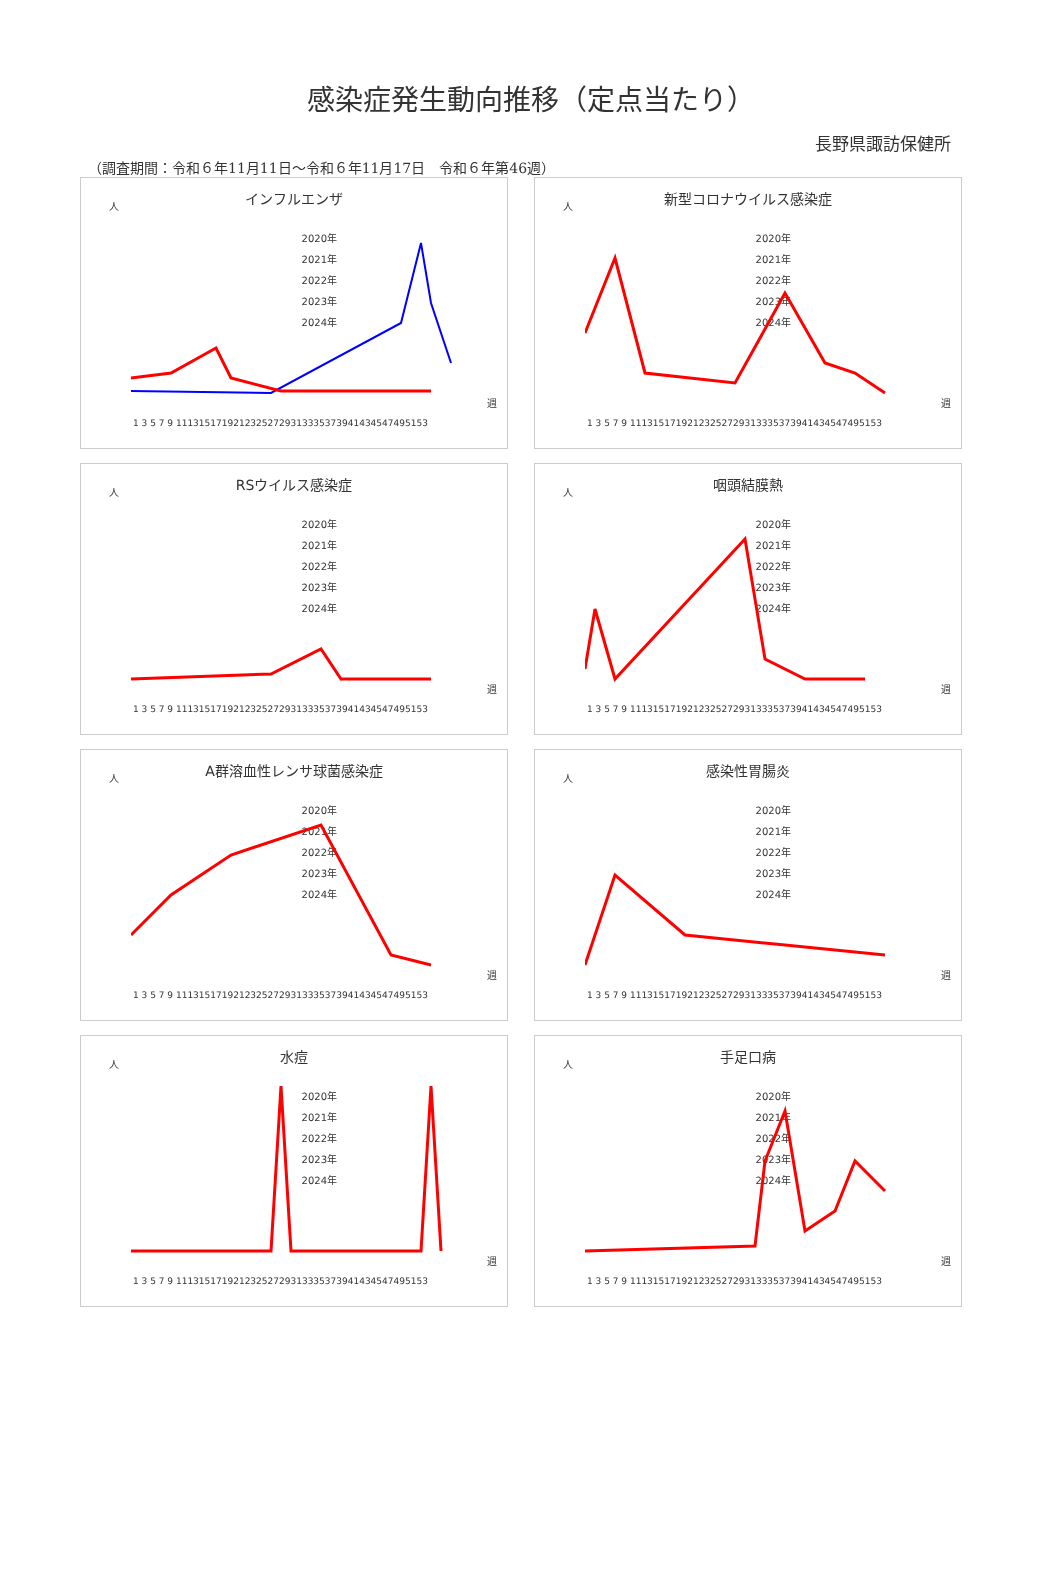感染症発生動向推移（定点当たり）
長野県諏訪保健所
（調査期間：令和６年11月11日～令和６年11月17日　令和６年第46週）
インフルエンザ
人
2020年
2021年
2022年
2023年
2024年
週
1 3 5 7 9 11131517192123252729313335373941434547495153
新型コロナウイルス感染症
人
2020年
2021年
2022年
2023年
2024年
週
1 3 5 7 9 11131517192123252729313335373941434547495153
RSウイルス感染症
人
2020年
2021年
2022年
2023年
2024年
週
1 3 5 7 9 11131517192123252729313335373941434547495153
咽頭結膜熱
人
2020年
2021年
2022年
2023年
2024年
週
1 3 5 7 9 11131517192123252729313335373941434547495153
A群溶血性レンサ球菌感染症
人
2020年
2021年
2022年
2023年
2024年
週
1 3 5 7 9 11131517192123252729313335373941434547495153
感染性胃腸炎
人
2020年
2021年
2022年
2023年
2024年
週
1 3 5 7 9 11131517192123252729313335373941434547495153
水痘
人
2020年
2021年
2022年
2023年
2024年
週
1 3 5 7 9 11131517192123252729313335373941434547495153
手足口病
人
2020年
2021年
2022年
2023年
2024年
週
1 3 5 7 9 11131517192123252729313335373941434547495153